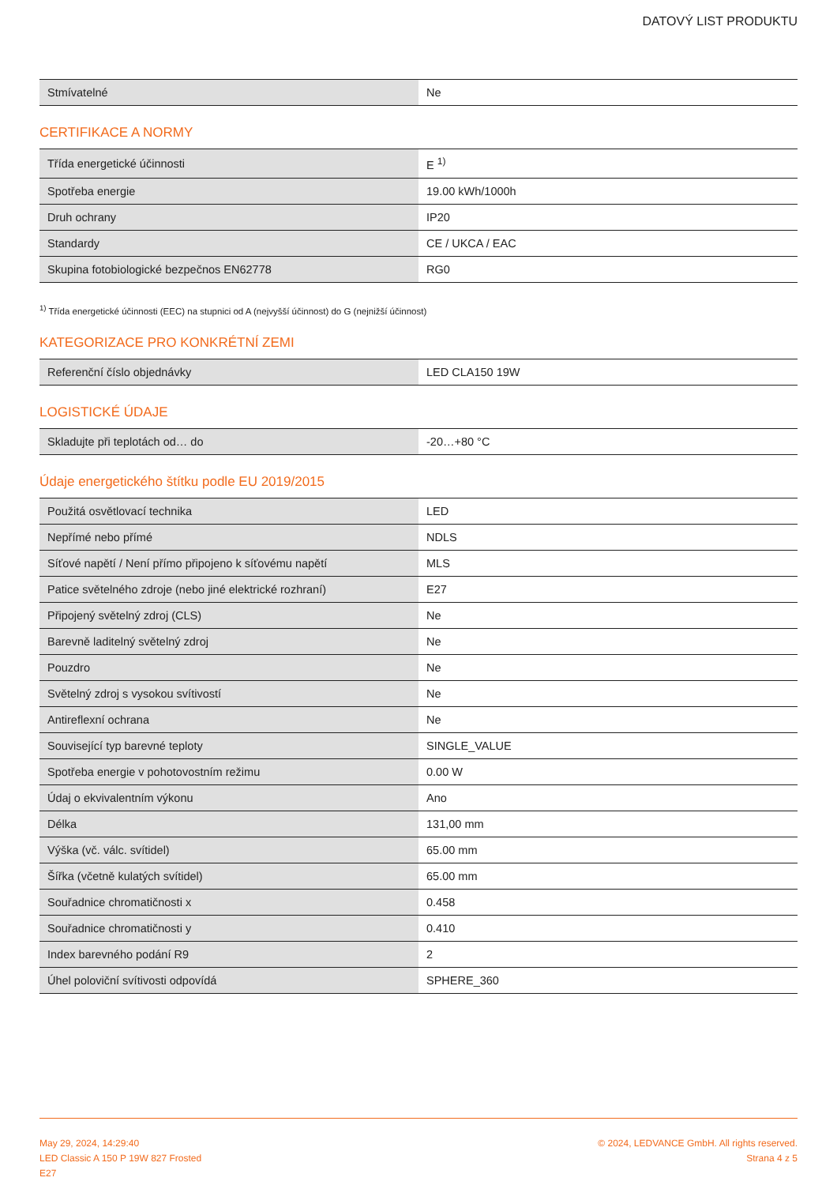DATOVÝ LIST PRODUKTU
| Stmívatelné | Ne |
CERTIFIKACE A NORMY
| Třída energetické účinnosti | E <sup>1)</sup> |
| Spotřeba energie | 19.00 kWh/1000h |
| Druh ochrany | IP20 |
| Standardy | CE / UKCA / EAC |
| Skupina fotobiologické bezpečnos EN62778 | RG0 |
<sup>1)</sup> Třída energetické účinnosti (EEC) na stupnici od A (nejvyšší účinnost) do G (nejnižší účinnost)
KATEGORIZACE PRO KONKRÉTNÍ ZEMI
| Referenční číslo objednávky | LED CLA150 19W |
LOGISTICKÉ ÚDAJE
| Skladujte při teplotách od… do | -20…+80 °C |
Údaje energetického štítku podle EU 2019/2015
| Použitá osvětlovací technika | LED |
| Nepřímé nebo přímé | NDLS |
| Síťové napětí / Není přímo připojeno k síťovému napětí | MLS |
| Patice světelného zdroje (nebo jiné elektrické rozhraní) | E27 |
| Připojený světelný zdroj (CLS) | Ne |
| Barevně laditelný světelný zdroj | Ne |
| Pouzdro | Ne |
| Světelný zdroj s vysokou svítivostí | Ne |
| Antireflexní ochrana | Ne |
| Související typ barevné teploty | SINGLE_VALUE |
| Spotřeba energie v pohotovostním režimu | 0.00 W |
| Údaj o ekvivalentním výkonu | Ano |
| Délka | 131,00 mm |
| Výška (vč. válc. svítidel) | 65.00 mm |
| Šířka (včetně kulatých svítidel) | 65.00 mm |
| Souřadnice chromatičnosti x | 0.458 |
| Souřadnice chromatičnosti y | 0.410 |
| Index barevného podání R9 | 2 |
| Úhel poloviční svítivosti odpovídá | SPHERE_360 |
May 29, 2024, 14:29:40
LED Classic A 150 P 19W 827 Frosted
E27
© 2024, LEDVANCE GmbH. All rights reserved.
Strana 4 z 5